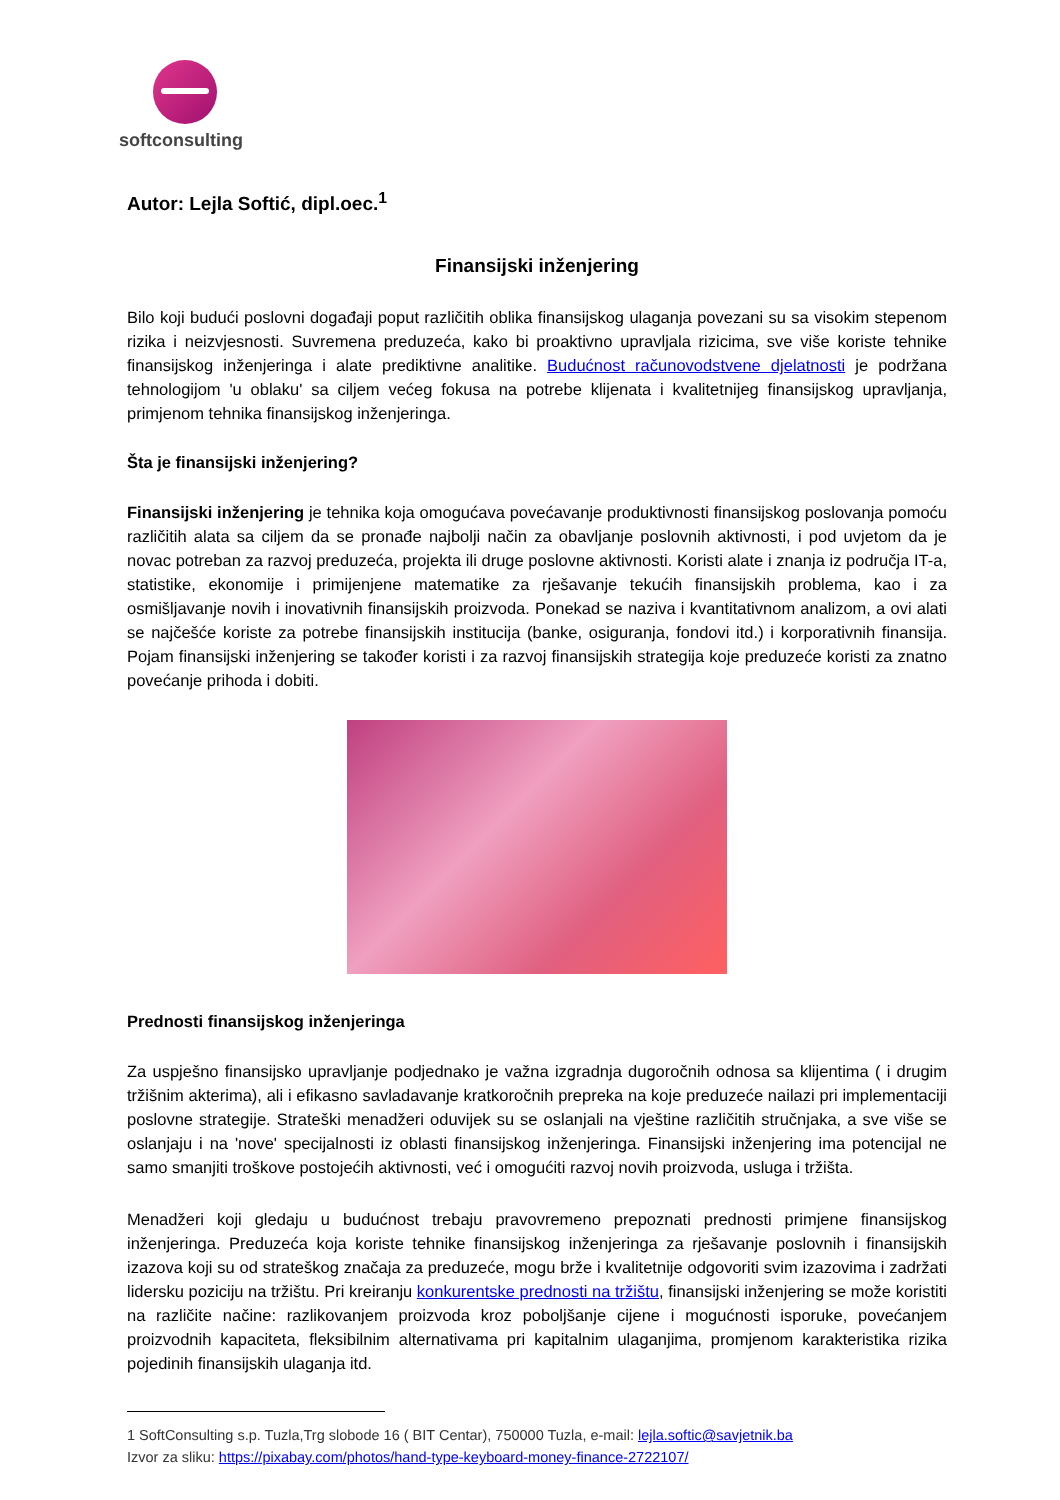softconsulting
Autor: Lejla Softić, dipl.oec.<sup>1</sup>
Finansijski inženjering
Bilo koji budući poslovni događaji poput različitih oblika finansijskog ulaganja povezani su sa visokim stepenom rizika i neizvjesnosti. Suvremena preduzeća, kako bi proaktivno upravljala rizicima, sve više koriste tehnike finansijskog inženjeringa i alate prediktivne analitike. Budućnost računovodstvene djelatnosti je podržana tehnologijom 'u oblaku' sa ciljem većeg fokusa na potrebe klijenata i kvalitetnijeg finansijskog upravljanja, primjenom tehnika finansijskog inženjeringa.
Šta je finansijski inženjering?
Finansijski inženjering je tehnika koja omogućava povećavanje produktivnosti finansijskog poslovanja pomoću različitih alata sa ciljem da se pronađe najbolji način za obavljanje poslovnih aktivnosti, i pod uvjetom da je novac potreban za razvoj preduzeća, projekta ili druge poslovne aktivnosti. Koristi alate i znanja iz područja IT-a, statistike, ekonomije i primijenjene matematike za rješavanje tekućih finansijskih problema, kao i za osmišljavanje novih i inovativnih finansijskih proizvoda. Ponekad se naziva i kvantitativnom analizom, a ovi alati se najčešće koriste za potrebe finansijskih institucija (banke, osiguranja, fondovi itd.) i korporativnih finansija. Pojam finansijski inženjering se također koristi i za razvoj finansijskih strategija koje preduzeće koristi za znatno povećanje prihoda i dobiti.
Prednosti finansijskog inženjeringa
Za uspješno finansijsko upravljanje podjednako je važna izgradnja dugoročnih odnosa sa klijentima ( i drugim tržišnim akterima), ali i efikasno savladavanje kratkoročnih prepreka na koje preduzeće nailazi pri implementaciji poslovne strategije. Strateški menadžeri oduvijek su se oslanjali na vještine različitih stručnjaka, a sve više se oslanjaju i na 'nove' specijalnosti iz oblasti finansijskog inženjeringa. Finansijski inženjering ima potencijal ne samo smanjiti troškove postojećih aktivnosti, već i omogućiti razvoj novih proizvoda, usluga i tržišta.
Menadžeri koji gledaju u budućnost trebaju pravovremeno prepoznati prednosti primjene finansijskog inženjeringa. Preduzeća koja koriste tehnike finansijskog inženjeringa za rješavanje poslovnih i finansijskih izazova koji su od strateškog značaja za preduzeće, mogu brže i kvalitetnije odgovoriti svim izazovima i zadržati lidersku poziciju na tržištu. Pri kreiranju konkurentske prednosti na tržištu, finansijski inženjering se može koristiti na različite načine: razlikovanjem proizvoda kroz poboljšanje cijene i mogućnosti isporuke, povećanjem proizvodnih kapaciteta, fleksibilnim alternativama pri kapitalnim ulaganjima, promjenom karakteristika rizika pojedinih finansijskih ulaganja itd.
1 SoftConsulting s.p. Tuzla,Trg slobode 16 ( BIT Centar), 750000 Tuzla, e-mail: lejla.softic@savjetnik.ba
Izvor za sliku: https://pixabay.com/photos/hand-type-keyboard-money-finance-2722107/